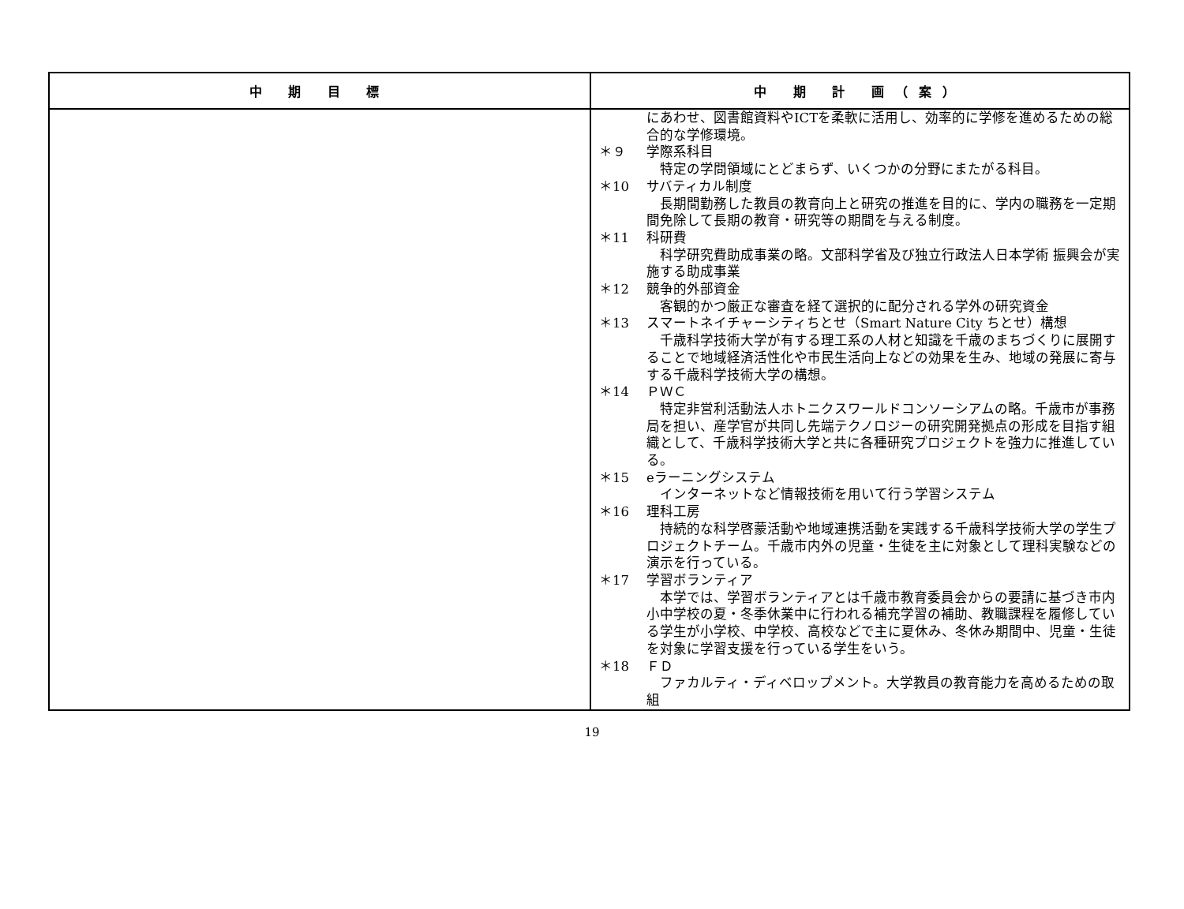| 中 期 目 標 | 中 期 計 画（案） |
| --- | --- |
| | にあわせ、図書館資料やICTを柔軟に活用し、効率的に学修を進めるための総合的な学修環境。 ＊９ 学際系科目 特定の学問領域にとどまらず、いくつかの分野にまたがる科目。 ＊10 サバティカル制度 長期間勤務した教員の教育向上と研究の推進を目的に、学内の職務を一定期間免除して長期の教育・研究等の期間を与える制度。 ＊11 科研費 科学研究費助成事業の略。文部科学省及び独立行政法人日本学術 振興会が実施する助成事業 ＊12 競争的外部資金 客観的かつ厳正な審査を経て選択的に配分される学外の研究資金 ＊13 スマートネイチャーシティちとせ（Smart Nature City ちとせ）構想 千歳科学技術大学が有する理工系の人材と知識を千歳のまちづくりに展開することで地域経済活性化や市民生活向上などの効果を生み、地域の発展に寄与する千歳科学技術大学の構想。 ＊14 ＰＷＣ 特定非営利活動法人ホトニクスワールドコンソーシアムの略。千歳市が事務局を担い、産学官が共同し先端テクノロジーの研究開発拠点の形成を目指す組織として、千歳科学技術大学と共に各種研究プロジェクトを強力に推進している。 ＊15 eラーニングシステム インターネットなど情報技術を用いて行う学習システム ＊16 理科工房 持続的な科学啓蒙活動や地域連携活動を実践する千歳科学技術大学の学生プロジェクトチーム。千歳市内外の児童・生徒を主に対象として理科実験などの演示を行っている。 ＊17 学習ボランティア 本学では、学習ボランティアとは千歳市教育委員会からの要請に基づき市内小中学校の夏・冬季休業中に行われる補充学習の補助、教職課程を履修している学生が小学校、中学校、高校などで主に夏休み、冬休み期間中、児童・生徒を対象に学習支援を行っている学生をいう。 ＊18 ＦＤ ファカルティ・ディベロップメント。大学教員の教育能力を高めるための取組 |
19